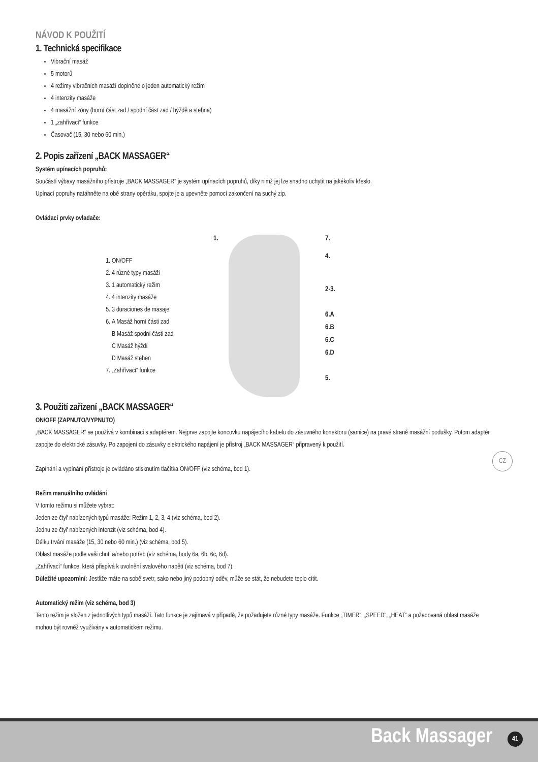NÁVOD K POUŽITÍ
1. Technická specifikace
Vibrační masáž
5 motorů
4 režimy vibračních masáží doplněné o jeden automatický režim
4 intenzity masáže
4 masážní zóny (horní část zad / spodní část zad / hýždě a stehna)
1 „zahřívací“ funkce
Časovač (15, 30 nebo 60 min.)
2. Popis zařízení „BACK MASSAGER“
Systém upínacích popruhů:
Součástí výbavy masážního přístroje „BACK MASSAGER“ je systém upínacích popruhů, díky nimž jej lze snadno uchytit na jakékoliv křeslo.
Upínací popruhy natáhněte na obě strany opěráku, spojte je a upevněte pomocí zakončení na suchý zip.
Ovládací prvky ovladače:
1. ON/OFF
2. 4 různé typy masáží
3. 1 automatický režim
4. 4 intenzity masáže
5. 3 duraciones de masaje
6. A Masáž horní části zad
B Masáž spodní části zad
C Masáž hýždí
D Masáž stehen
7. „Zahřívací“ funkce
1. 7.
4.
2-3.
6.A
6.B
6.C
6.D
5.
3. Použití zařízení „BACK MASSAGER“
ON/OFF (ZAPNUTO/VYPNUTO)
„BACK MASSAGER“ se používá v kombinaci s adaptérem. Nejprve zapojte koncovku napájecího kabelu do zásuvného konektoru (samice) na pravé straně masážní podušky. Potom adaptér zapojte do elektrické zásuvky. Po zapojení do zásuvky elektrického napájení je přístroj „BACK MASSAGER“ připravený k použití.
Zapínání a vypínání přístroje je ovládáno stisknutím tlačítka ON/OFF (viz schéma, bod 1).
Režim manuálního ovládání
V tomto režimu si můžete vybrat:
Jeden ze čtyř nabízených typů masáže: Režim 1, 2, 3, 4 (viz schéma, bod 2).
Jednu ze čtyř nabízených intenzit (viz schéma, bod 4).
Délku trvání masáže (15, 30 nebo 60 min.) (viz schéma, bod 5).
Oblast masáže podle vaši chuti a/nebo potřeb (viz schéma, body 6a, 6b, 6c, 6d).
„Zahřívací“ funkce, která přispívá k uvolnění svalového napětí (viz schéma, bod 7).
Dùležité upozornìní: Jestliže máte na sobě svetr, sako nebo jiný podobný oděv, může se stát, že nebudete teplo cítit.
Automatický režim (viz schéma, bod 3)
Tento režim je složen z jednotlivých typů masáží. Tato funkce je zajímavá v případě, že požadujete různé typy masáže. Funkce „TIMER“, „SPEED“, „HEAT“ a požadovaná oblast masáže mohou být rovněž využívány v automatickém režimu.
CZ
Back Massager 41